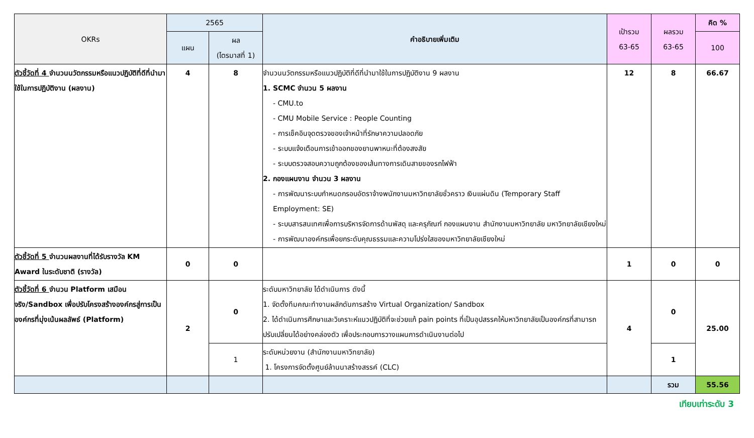| OKRs | 2565 | | คำอธิบายเพิ่มเติม | เป้ารวม 63-65 | ผลรวม 63-65 | คิด % |
| --- | --- | --- | --- | --- | --- | --- |
| | แผน | ผล (ไตรมาสที่ 1) | | | | 100 |
| ตัวชี้วัดที่ 4 จำนวนนวัตกรรมหรือแนวปฏิบัติที่ดีที่นำมาใช้ในการปฏิบัติงาน (ผลงาน) | 4 | 8 | จำนวนนวัตกรรมหรือแนวปฏิบัติที่ดีที่นำมาใช้ในการปฏิบัติงาน 9 ผลงาน 1. SCMC จำนวน 5 ผลงาน - CMU.to - CMU Mobile Service : People Counting - การเช็คอินจุดตรวจของเจ้าหน้าที่รักษาความปลอดภัย - ระบบแจ้งเตือนการเข้าออกของยานพาหนะที่ต้องสงสัย - ระบบตรวจสอบความถูกต้องของเส้นทางการเดินสายของรถไฟฟ้า 2. กองแผนงาน จำนวน 3 ผลงาน - การพัฒนาระบบกำหนดกรอบอัตราจ้างพนักงานมหาวิทยาลัยชั่วคราว เงินแผ่นดิน (Temporary Staff Employment: SE) - ระบบสารสนเทศเพื่อการบริหารจัดการด้านพัสดุ และครุภัณฑ์ กองแผนงาน สำนักงานมหาวิทยาลัย มหาวิทยาลัยเชียงใหม่ - การพัฒนาองค์กรเพื่อยกระดับคุณธรรมและความโปร่งใสของมหาวิทยาลัยเชียงใหม่ | 12 | 8 | 66.67 |
| ตัวชี้วัดที่ 5 จำนวนผลงานที่ได้รับรางวัล KM Award ในระดับชาติ (รางวัล) | 0 | 0 | | 1 | 0 | 0 |
| ตัวชี้วัดที่ 6 จำนวน Platform เสมือนจริง/Sandbox เพื่อปรับโครงสร้างองค์กรสู่การเป็นองค์กรที่มุ่งเน้นผลลัพธ์ (Platform) | 2 | 0 | ระดับมหาวิทยาลัย ได้ดำเนินการ ดังนี้ 1. จัดตั้งทีมคณะทำงานผลักดันการสร้าง Virtual Organization/ Sandbox 2. ได้ดำเนินการศึกษาและวิเคราะห์แนวปฏิบัติที่จะช่วยแก้ pain points ที่เป็นอุปสรรคให้มหาวิทยาลัยเป็นองค์กรที่สามารถปรับเปลี่ยนได้อย่างคล่องตัว เพื่อประกอบการวางแผนการดำเนินงานต่อไป | 4 | 0 | 25.00 |
| | | 1 | ระดับหน่วยงาน (สำนักงานมหาวิทยาลัย) 1. โครงการจัดตั้งศูนย์ล้านนาสร้างสรรค์ (CLC) | | 1 | |
| | | | | | รวม | 55.56 |
เทียบเท่าระดับ 3